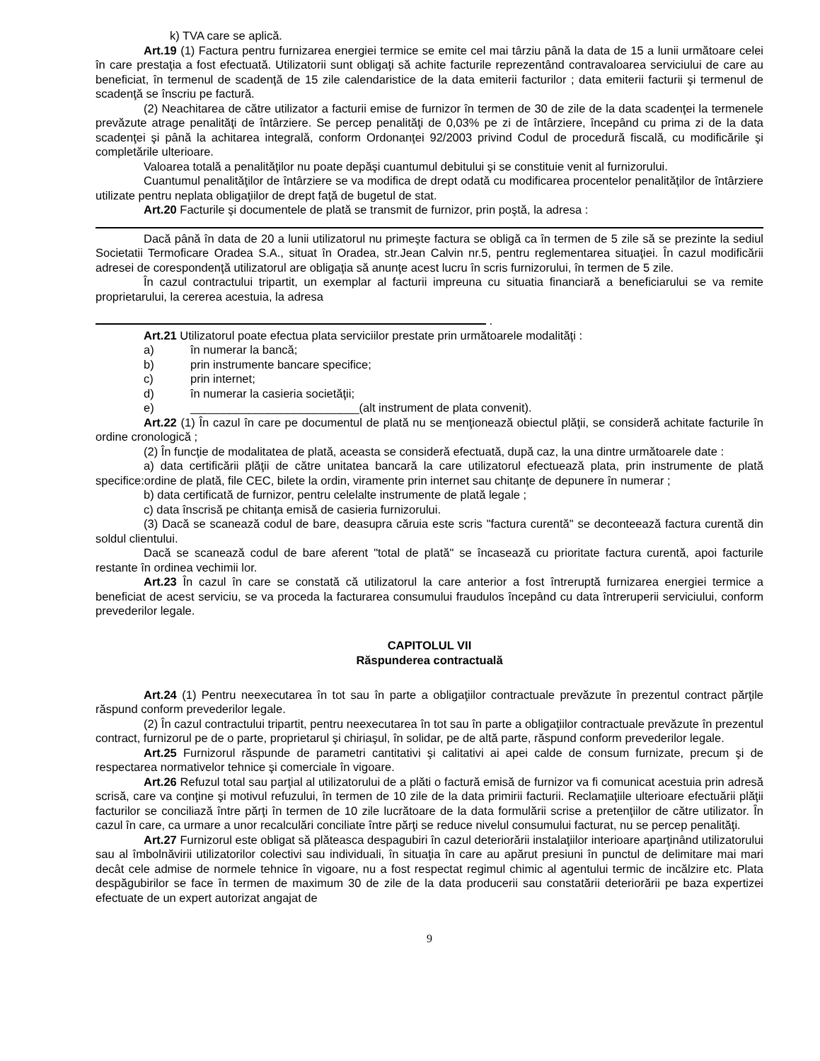k) TVA care se aplică.
Art.19 (1) Factura pentru furnizarea energiei termice se emite cel mai târziu până la data de 15 a lunii următoare celei în care prestaţia a fost efectuată. Utilizatorii sunt obligaţi să achite facturile reprezentând contravaloarea serviciului de care au beneficiat, în termenul de scadenţă de 15 zile calendaristice de la data emiterii facturilor ; data emiterii facturii şi termenul de scadenţă se înscriu pe factură.
(2) Neachitarea de către utilizator a facturii emise de furnizor în termen de 30 de zile de la data scadenţei la termenele prevăzute atrage penalităţi de întârziere. Se percep penalităţi de 0,03% pe zi de întârziere, începând cu prima zi de la data scadenţei şi până la achitarea integrală, conform Ordonanţei 92/2003 privind Codul de procedură fiscală, cu modificările şi completările ulterioare.
Valoarea totală a penalităţilor nu poate depăşi cuantumul debitului şi se constituie venit al furnizorului.
Cuantumul penalităţilor de întârziere se va modifica de drept odată cu modificarea procentelor penalităţilor de întârziere utilizate pentru neplata obligaţiilor de drept faţă de bugetul de stat.
Art.20 Facturile şi documentele de plată se transmit de furnizor, prin poştă, la adresa :
Dacă până în data de 20 a lunii utilizatorul nu primeşte factura se obligă ca în termen de 5 zile să se prezinte la sediul Societatii Termoficare Oradea S.A., situat în Oradea, str.Jean Calvin nr.5, pentru reglementarea situaţiei. În cazul modificării adresei de corespondenţă utilizatorul are obligaţia să anunţe acest lucru în scris furnizorului, în termen de 5 zile.
În cazul contractului tripartit, un exemplar al facturii impreuna cu situatia financiară a beneficiarului se va remite proprietarului, la cererea acestuia, la adresa
.
Art.21 Utilizatorul poate efectua plata serviciilor prestate prin următoarele modalităţi :
a) în numerar la bancă;
b) prin instrumente bancare specifice;
c) prin internet;
d) în numerar la casieria societăţii;
e) __________________________(alt instrument de plata convenit).
Art.22 (1) În cazul în care pe documentul de plată nu se menţionează obiectul plăţii, se consideră achitate facturile în ordine cronologică ;
(2) În funcţie de modalitatea de plată, aceasta se consideră efectuată, după caz, la una dintre următoarele date :
a) data certificării plăţii de către unitatea bancară la care utilizatorul efectuează plata, prin instrumente de plată specifice:ordine de plată, file CEC, bilete la ordin, viramente prin internet sau chitanţe de depunere în numerar ;
b) data certificată de furnizor, pentru celelalte instrumente de plată legale ;
c) data înscrisă pe chitanţa emisă de casieria furnizorului.
(3) Dacă se scanează codul de bare, deasupra căruia este scris "factura curentă" se deconteează factura curentă din soldul clientului.
Dacă se scanează codul de bare aferent "total de plată" se încasează cu prioritate factura curentă, apoi facturile restante în ordinea vechimii lor.
Art.23 În cazul în care se constată că utilizatorul la care anterior a fost întreruptă furnizarea energiei termice a beneficiat de acest serviciu, se va proceda la facturarea consumului fraudulos începând cu data întreruperii serviciului, conform prevederilor legale.
CAPITOLUL VII
Răspunderea contractuală
Art.24 (1) Pentru neexecutarea în tot sau în parte a obligaţiilor contractuale prevăzute în prezentul contract părţile răspund conform prevederilor legale.
(2) În cazul contractului tripartit, pentru neexecutarea în tot sau în parte a obligaţiilor contractuale prevăzute în prezentul contract, furnizorul pe de o parte, proprietarul şi chiriaşul, în solidar, pe de altă parte, răspund conform prevederilor legale.
Art.25 Furnizorul răspunde de parametri cantitativi şi calitativi ai apei calde de consum furnizate, precum şi de respectarea normativelor tehnice şi comerciale în vigoare.
Art.26 Refuzul total sau parţial al utilizatorului de a plăti o factură emisă de furnizor va fi comunicat acestuia prin adresă scrisă, care va conţine şi motivul refuzului, în termen de 10 zile de la data primirii facturii. Reclamaţiile ulterioare efectuării plăţii facturilor se conciliază între părţi în termen de 10 zile lucrătoare de la data formulării scrise a pretenţiilor de către utilizator. În cazul în care, ca urmare a unor recalculări conciliate între părţi se reduce nivelul consumului facturat, nu se percep penalităţi.
Art.27 Furnizorul este obligat să plăteasca despagubiri în cazul deteriorării instalaţiilor interioare aparţinând utilizatorului sau al îmbolnăvirii utilizatorilor colectivi sau individuali, în situaţia în care au apărut presiuni în punctul de delimitare mai mari decât cele admise de normele tehnice în vigoare, nu a fost respectat regimul chimic al agentului termic de incălzire etc. Plata despăgubirilor se face în termen de maximum 30 de zile de la data producerii sau constatării deteriorării pe baza expertizei efectuate de un expert autorizat angajat de
9